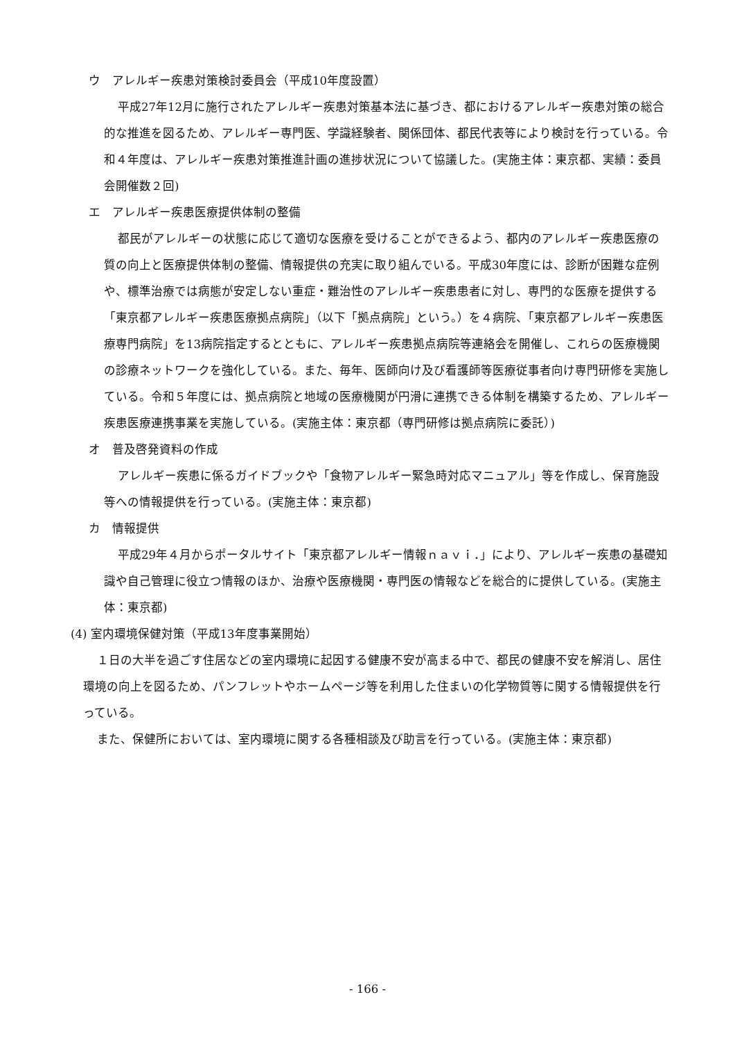ウ　アレルギー疾患対策検討委員会（平成10年度設置）
平成27年12月に施行されたアレルギー疾患対策基本法に基づき、都におけるアレルギー疾患対策の総合的な推進を図るため、アレルギー専門医、学識経験者、関係団体、都民代表等により検討を行っている。令和４年度は、アレルギー疾患対策推進計画の進捗状況について協議した。(実施主体：東京都、実績：委員会開催数２回)
エ　アレルギー疾患医療提供体制の整備
都民がアレルギーの状態に応じて適切な医療を受けることができるよう、都内のアレルギー疾患医療の質の向上と医療提供体制の整備、情報提供の充実に取り組んでいる。平成30年度には、診断が困難な症例や、標準治療では病態が安定しない重症・難治性のアレルギー疾患患者に対し、専門的な医療を提供する「東京都アレルギー疾患医療拠点病院」（以下「拠点病院」という。）を４病院、「東京都アレルギー疾患医療専門病院」を13病院指定するとともに、アレルギー疾患拠点病院等連絡会を開催し、これらの医療機関の診療ネットワークを強化している。また、毎年、医師向け及び看護師等医療従事者向け専門研修を実施している。令和５年度には、拠点病院と地域の医療機関が円滑に連携できる体制を構築するため、アレルギー疾患医療連携事業を実施している。(実施主体：東京都（専門研修は拠点病院に委託）)
オ　普及啓発資料の作成
アレルギー疾患に係るガイドブックや「食物アレルギー緊急時対応マニュアル」等を作成し、保育施設等への情報提供を行っている。(実施主体：東京都)
カ　情報提供
平成29年４月からポータルサイト「東京都アレルギー情報ｎａｖｉ．」により、アレルギー疾患の基礎知識や自己管理に役立つ情報のほか、治療や医療機関・専門医の情報などを総合的に提供している。(実施主体：東京都)
(4) 室内環境保健対策（平成13年度事業開始）
１日の大半を過ごす住居などの室内環境に起因する健康不安が高まる中で、都民の健康不安を解消し、居住環境の向上を図るため、パンフレットやホームページ等を利用した住まいの化学物質等に関する情報提供を行っている。
また、保健所においては、室内環境に関する各種相談及び助言を行っている。(実施主体：東京都)
- 166 -